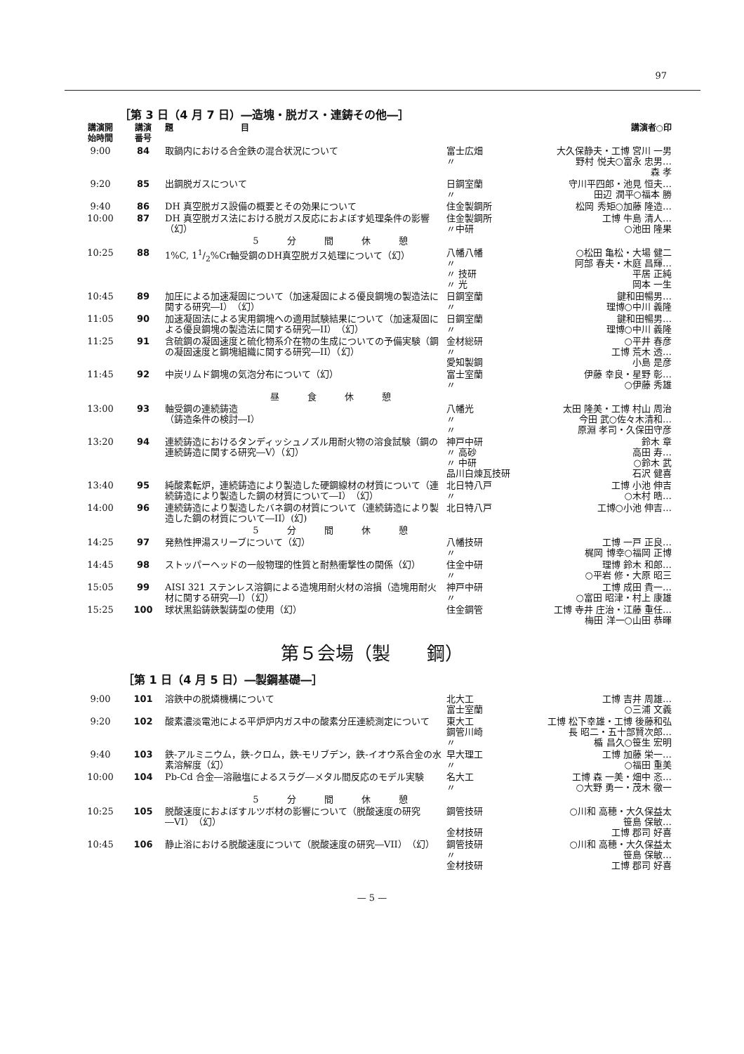97
［第 3 日（4 月 7 日）―造塊・脱ガス・連鋳その他―］
| 講演開 始時間 | 講演 番号 | 題 目 | | 講演者○印 |
| --- | --- | --- | --- | --- |
| 9:00 | 84 | 取鍋内における合金鉄の混合状況について | 富士広畑 〃 | 大久保静夫・工博 宮川 一男 野村 悦夫○富永 忠男… 森 孝 |
| 9:20 | 85 | 出鋼脱ガスについて | 日鋼室蘭 〃 | 守川平四郎・池見 恒夫… 田辺 潤平○福本 勝 |
| 9:40 | 86 | DH 真空脱ガス設備の概要とその効果について | 住金製鋼所 | 松岡 秀矩○加藤 隆造… |
| 10:00 | 87 | DH 真空脱ガス法における脱ガス反応におよぼす処理条件の影響（幻） | 住金製鋼所 〃中研 | 工博 牛島 清人… ○池田 隆果 |
| | | 5分間休憩 | | |
| 10:25 | 88 | 1%C, 11/2%Cr軸受鋼のDH真空脱ガス処理について（幻） | 八幡八幡 〃 〃 技研 〃 光 | ○松田 亀松・大場 健二 阿部 春夫・木庭 昌輝… 平居 正純 岡本 一生 |
| 10:45 | 89 | 加圧による加速凝固について（加速凝固による優良鋼塊の製造法に関する研究―I）（幻） | 日鋼室蘭 〃 | 鍵和田暢男… 理博○中川 義隆 |
| 11:05 | 90 | 加速凝固法による実用鋼塊への適用試験結果について（加速凝固による優良鋼塊の製造法に関する研究―II）（幻） | 日鋼室蘭 〃 | 鍵和田暢男… 理博○中川 義隆 |
| 11:25 | 91 | 含硫鋼の凝固速度と硫化物系介在物の生成についての予備実験（鋼の凝固速度と鋼塊組織に関する研究―II）（幻） | 金材総研 〃 愛知製鋼 | ○平井 春彦 工博 荒木 透… 小島 是彦 |
| 11:45 | 92 | 中炭リムド鋼塊の気泡分布について（幻） | 富士室蘭 〃 | 伊藤 幸良・星野 彰… ○伊藤 秀雄 |
| | | 昼食休憩 | | |
| 13:00 | 93 | 軸受鋼の連続鋳造 （鋳造条件の検討―I） | 八幡光 〃 〃 | 太田 隆美・工博 村山 周治 今田 武○佐々木清和… 原淵 孝司・久保田守彦 |
| 13:20 | 94 | 連続鋳造におけるタンディッシュノズル用耐火物の溶食試験（鋼の連続鋳造に関する研究―V）（幻） | 神戸中研 〃 高砂 〃 中研 品川白煉瓦技研 | 鈴木 章 高田 寿… ○鈴木 武 石沢 健喜 |
| 13:40 | 95 | 純酸素転炉，連続鋳造により製造した硬鋼線材の材質について（連続鋳造により製造した鋼の材質について―I）（幻） | 北日特八戸 〃 | 工博 小池 伸吉 ○木村 晧… |
| 14:00 | 96 | 連続鋳造により製造したバネ鋼の材質について（連続鋳造により製造した鋼の材質について―II）(幻) | 北日特八戸 | 工博○小池 伸吉… |
| | | 5分間休憩 | | |
| 14:25 | 97 | 発熱性押湯スリーブについて（幻） | 八幡技研 〃 | 工博 一戸 正良… 梶岡 博幸○福岡 正博 |
| 14:45 | 98 | ストッパーヘッドの一般物理的性質と耐熱衝撃性の関係（幻） | 住金中研 〃 | 理博 鈴木 和郎… ○平岩 修・大原 昭三 |
| 15:05 | 99 | AISI 321 ステンレス溶鋼による造塊用耐火材の溶損（造塊用耐火材に関する研究―I）（幻） | 神戸中研 〃 | 工博 成田 貴一… ○富田 昭津・村上 康雄 |
| 15:25 | 100 | 球状黒鉛鋳鉄製鋳型の使用（幻） | 住金鋼管 | 工博 寺井 庄治・江藤 重任… 梅田 洋一○山田 恭暉 |
第５会場（製　　鋼）
［第 1 日（4 月 5 日）―製鋼基礎―］
| 9:00 | 101 | 溶鉄中の脱燐機構について | 北大工 富士室蘭 | 工博 吉井 周雄… ○三浦 文義 |
| 9:20 | 102 | 酸素濃淡電池による平炉炉内ガス中の酸素分圧連続測定について | 東大工 鋼管川崎 〃 | 工博 松下幸雄・工博 後藤和弘 長 昭二・五十部賢次郎… 楯 昌久○笹生 宏明 |
| 9:40 | 103 | 鉄-アルミニウム，鉄-クロム，鉄-モリブデン，鉄-イオウ系合金の水素溶解度（幻） | 早大理工 〃 | 工博 加藤 栄一… ○福田 重美 |
| 10:00 | 104 | Pb-Cd 合金―溶融塩によるスラグ―メタル間反応のモデル実験 | 名大工 〃 | 工博 森 一美・畑中 忞… ○大野 勇一・茂木 徹一 |
| | | 5分間休憩 | | |
| 10:25 | 105 | 脱酸速度におよぼすルツボ材の影響について（脱酸速度の研究―VI）（幻） | 鋼管技研 金材技研 | ○川和 高穂・大久保益太 笹島 保敏… 工博 郡司 好喜 |
| 10:45 | 106 | 静止浴における脱酸速度について（脱酸速度の研究―VII）（幻） | 鋼管技研 〃 金材技研 | ○川和 高穂・大久保益太 笹島 保敏… 工博 郡司 好喜 |
— 5 —